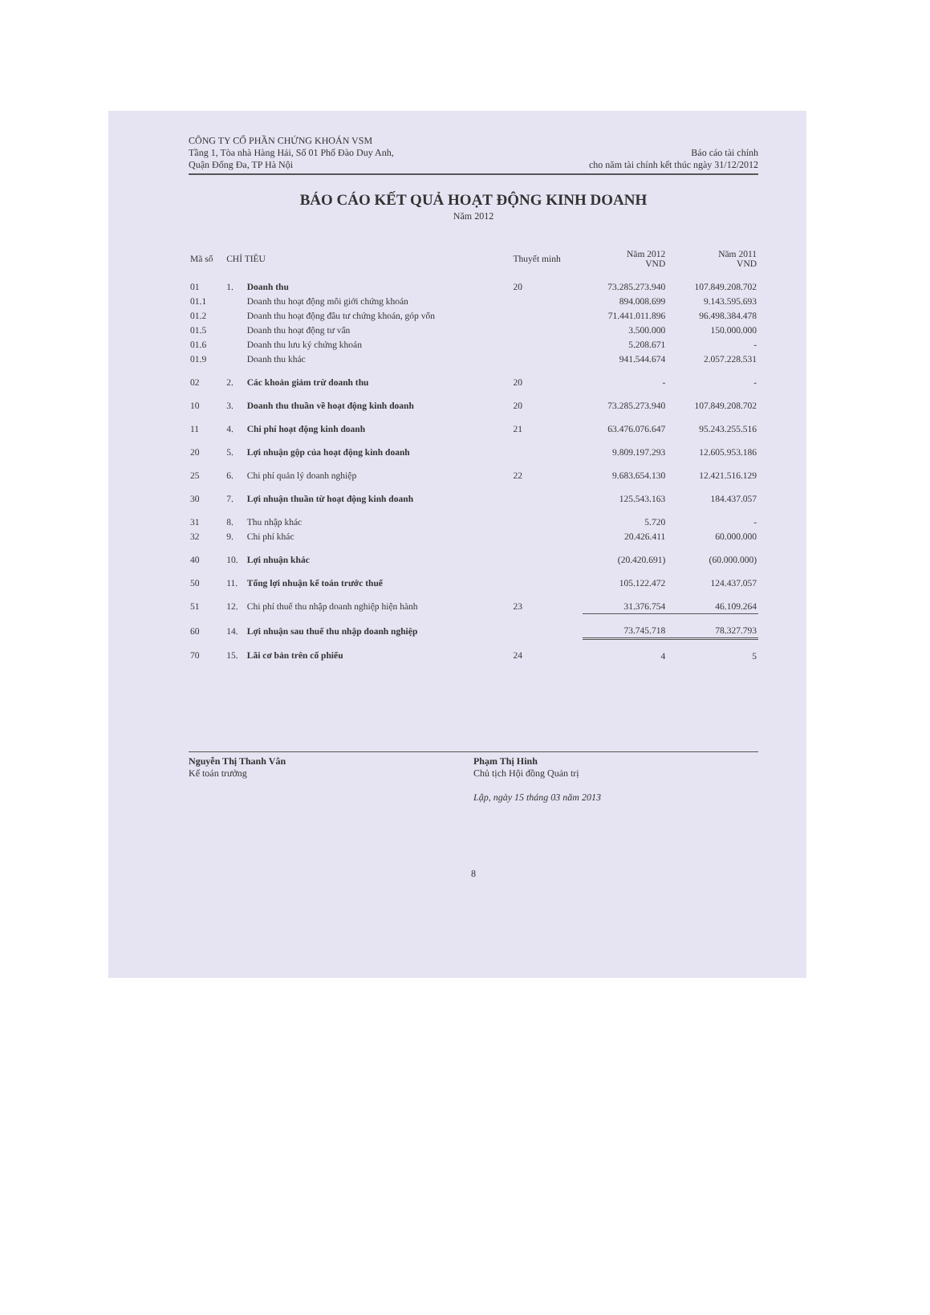CÔNG TY CỔ PHẦN CHỨNG KHOÁN VSM
Tầng 1, Tòa nhà Hàng Hải, Số 01 Phố Đào Duy Anh,
Quận Đống Đa, TP Hà Nội
Báo cáo tài chính
cho năm tài chính kết thúc ngày 31/12/2012
BÁO CÁO KẾT QUẢ HOẠT ĐỘNG KINH DOANH
Năm 2012
| Mã số | CHỈ TIÊU | | Thuyết minh | Năm 2012 VND | Năm 2011 VND |
| --- | --- | --- | --- | --- | --- |
| 01 | 1. | Doanh thu | 20 | 73.285.273.940 | 107.849.208.702 |
| 01.1 | | Doanh thu hoạt động môi giới chứng khoán | | 894.008.699 | 9.143.595.693 |
| 01.2 | | Doanh thu hoạt động đầu tư chứng khoán, góp vốn | | 71.441.011.896 | 96.498.384.478 |
| 01.5 | | Doanh thu hoạt động tư vấn | | 3.500.000 | 150.000.000 |
| 01.6 | | Doanh thu lưu ký chứng khoán | | 5.208.671 | - |
| 01.9 | | Doanh thu khác | | 941.544.674 | 2.057.228.531 |
| 02 | 2. | Các khoản giảm trừ doanh thu | 20 | - | - |
| 10 | 3. | Doanh thu thuần về hoạt động kinh doanh | 20 | 73.285.273.940 | 107.849.208.702 |
| 11 | 4. | Chi phí hoạt động kinh doanh | 21 | 63.476.076.647 | 95.243.255.516 |
| 20 | 5. | Lợi nhuận gộp của hoạt động kinh doanh | | 9.809.197.293 | 12.605.953.186 |
| 25 | 6. | Chi phí quản lý doanh nghiệp | 22 | 9.683.654.130 | 12.421.516.129 |
| 30 | 7. | Lợi nhuận thuần từ hoạt động kinh doanh | | 125.543.163 | 184.437.057 |
| 31 | 8. | Thu nhập khác | | 5.720 | - |
| 32 | 9. | Chi phí khác | | 20.426.411 | 60.000.000 |
| 40 | 10. | Lợi nhuận khác | | (20.420.691) | (60.000.000) |
| 50 | 11. | Tổng lợi nhuận kế toán trước thuế | | 105.122.472 | 124.437.057 |
| 51 | 12. | Chi phí thuế thu nhập doanh nghiệp hiện hành | 23 | 31.376.754 | 46.109.264 |
| 60 | 14. | Lợi nhuận sau thuế thu nhập doanh nghiệp | | 73.745.718 | 78.327.793 |
| 70 | 15. | Lãi cơ bản trên cổ phiếu | 24 | 4 | 5 |
Nguyễn Thị Thanh Vân
Kế toán trưởng
Phạm Thị Hinh
Chủ tịch Hội đồng Quản trị
Lập, ngày 15 tháng 03 năm 2013
8